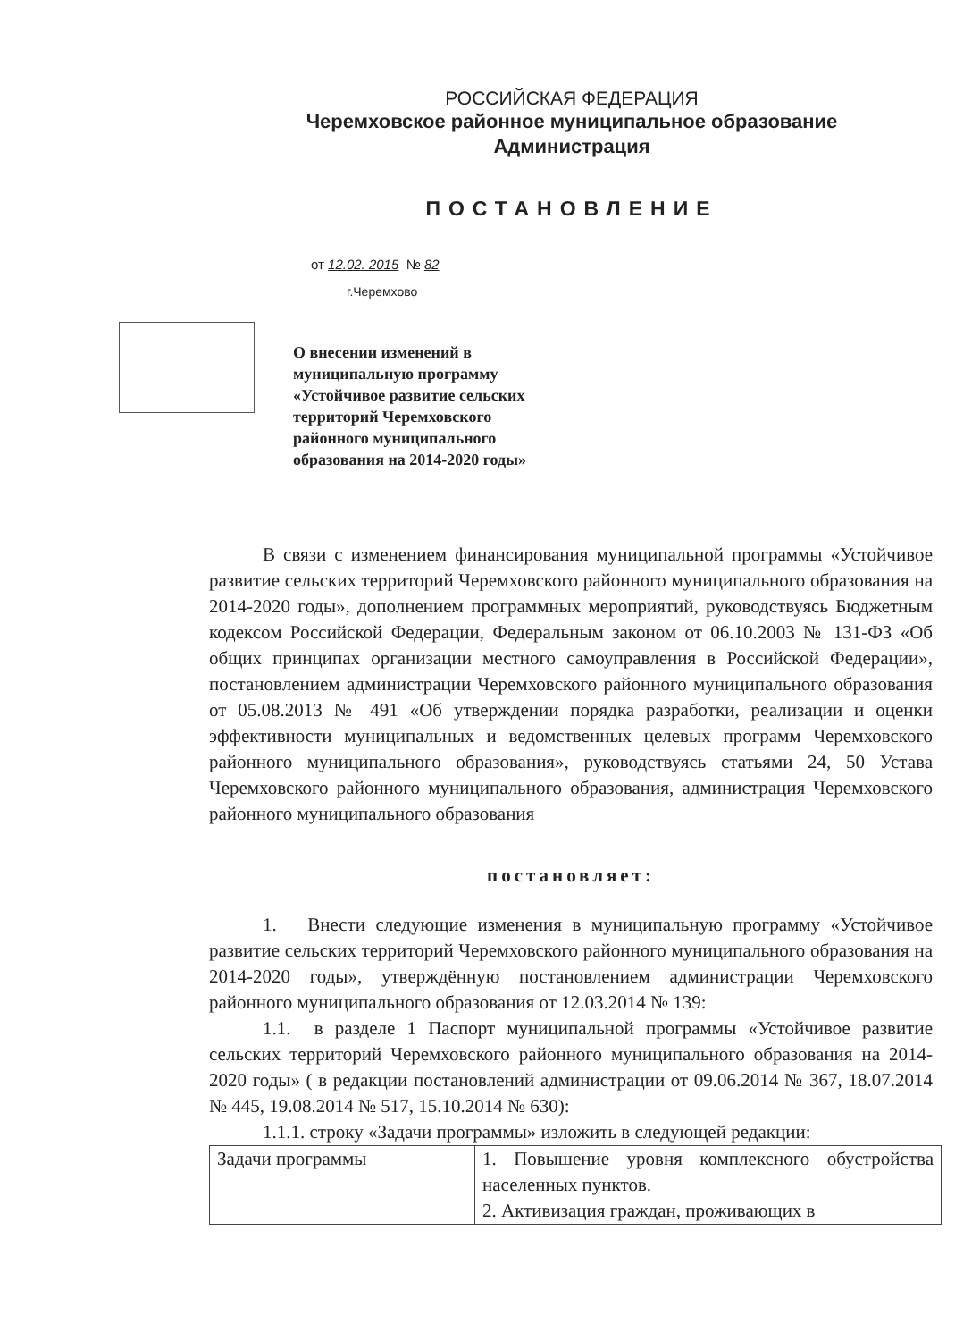РОССИЙСКАЯ ФЕДЕРАЦИЯ
Черемховское районное муниципальное образование
Администрация
ПОСТАНОВЛЕНИЕ
от 12.02. 2015 № 82
г.Черемхово
О внесении изменений в муниципальную программу «Устойчивое развитие сельских территорий Черемховского районного муниципального образования на 2014-2020 годы»
В связи с изменением финансирования муниципальной программы «Устойчивое развитие сельских территорий Черемховского районного муниципального образования на 2014-2020 годы», дополнением программных мероприятий, руководствуясь Бюджетным кодексом Российской Федерации, Федеральным законом от 06.10.2003 № 131-ФЗ «Об общих принципах организации местного самоуправления в Российской Федерации», постановлением администрации Черемховского районного муниципального образования от 05.08.2013 № 491 «Об утверждении порядка разработки, реализации и оценки эффективности муниципальных и ведомственных целевых программ Черемховского районного муниципального образования», руководствуясь статьями 24, 50 Устава Черемховского районного муниципального образования, администрация Черемховского районного муниципального образования
постановляет:
1. Внести следующие изменения в муниципальную программу «Устойчивое развитие сельских территорий Черемховского районного муниципального образования на 2014-2020 годы», утверждённую постановлением администрации Черемховского районного муниципального образования от 12.03.2014 № 139:
1.1. в разделе 1 Паспорт муниципальной программы «Устойчивое развитие сельских территорий Черемховского районного муниципального образования на 2014-2020 годы» ( в редакции постановлений администрации от 09.06.2014 № 367, 18.07.2014 № 445, 19.08.2014 № 517, 15.10.2014 № 630):
1.1.1. строку «Задачи программы» изложить в следующей редакции:
| Задачи программы | 1. Повышение уровня комплексного обустройства населенных пунктов. 2. Активизация граждан, проживающих в |